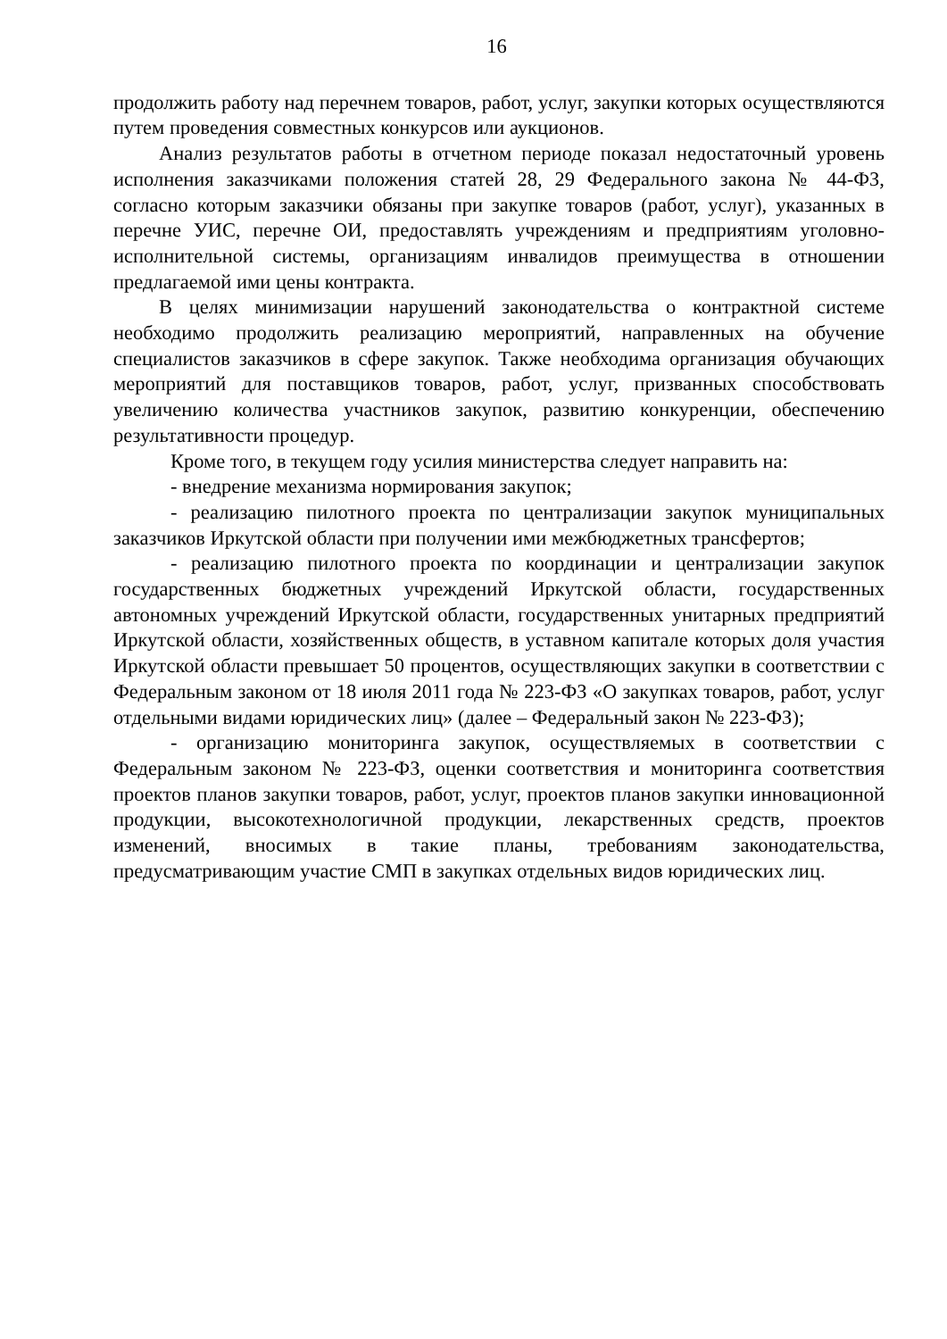16
продолжить работу над перечнем товаров, работ, услуг, закупки которых осуществляются путем проведения совместных конкурсов или аукционов.
Анализ результатов работы в отчетном периоде показал недостаточный уровень исполнения заказчиками положения статей 28, 29 Федерального закона № 44-ФЗ, согласно которым заказчики обязаны при закупке товаров (работ, услуг), указанных в перечне УИС, перечне ОИ, предоставлять учреждениям и предприятиям уголовно-исполнительной системы, организациям инвалидов преимущества в отношении предлагаемой ими цены контракта.
В целях минимизации нарушений законодательства о контрактной системе необходимо продолжить реализацию мероприятий, направленных на обучение специалистов заказчиков в сфере закупок. Также необходима организация обучающих мероприятий для поставщиков товаров, работ, услуг, призванных способствовать увеличению количества участников закупок, развитию конкуренции, обеспечению результативности процедур.
Кроме того, в текущем году усилия министерства следует направить на:
- внедрение механизма нормирования закупок;
- реализацию пилотного проекта по централизации закупок муниципальных заказчиков Иркутской области при получении ими межбюджетных трансфертов;
- реализацию пилотного проекта по координации и централизации закупок государственных бюджетных учреждений Иркутской области, государственных автономных учреждений Иркутской области, государственных унитарных предприятий Иркутской области, хозяйственных обществ, в уставном капитале которых доля участия Иркутской области превышает 50 процентов, осуществляющих закупки в соответствии с Федеральным законом от 18 июля 2011 года № 223-ФЗ «О закупках товаров, работ, услуг отдельными видами юридических лиц» (далее – Федеральный закон № 223-ФЗ);
- организацию мониторинга закупок, осуществляемых в соответствии с Федеральным законом № 223-ФЗ, оценки соответствия и мониторинга соответствия проектов планов закупки товаров, работ, услуг, проектов планов закупки инновационной продукции, высокотехнологичной продукции, лекарственных средств, проектов изменений, вносимых в такие планы, требованиям законодательства, предусматривающим участие СМП в закупках отдельных видов юридических лиц.